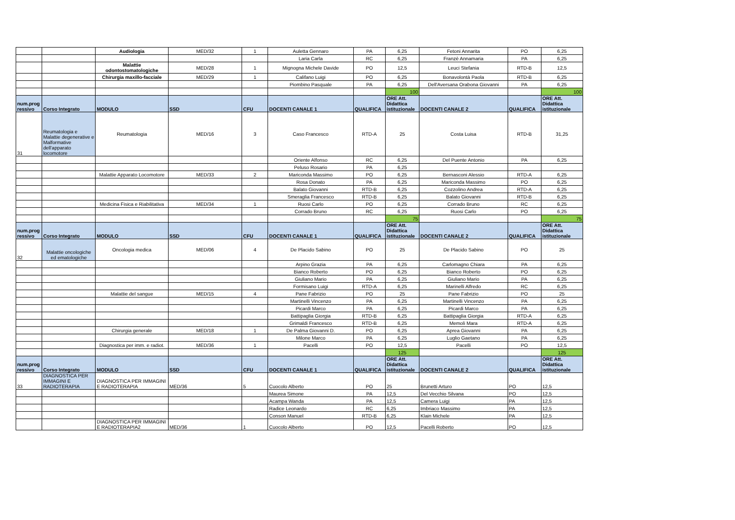| | | Audiologia | MED/32 | 1 | Auletta Gennaro | PA | 6,25 | Fetoni Annarita | PO | 6,25 |
| | | | | | Laria Carla | RC | 6,25 | Franzè Annamaria | PA | 6,25 |
| | | Malattie odontostomatologiche | MED/28 | 1 | Mignogna Michele Davide | PO | 12,5 | Leuci Stefania | RTD-B | 12,5 |
| | | Chirurgia maxillo-facciale | MED/29 | 1 | Califano Luigi | PO | 6,25 | Bonavolontà Paola | RTD-B | 6,25 |
| | | | | | Piombino Pasquale | PA | 6,25 | Dell'Aversana Orabona Giovanni | PA | 6,25 |
| | | | | | | | 100 | | | 100 |
| num.prog ressivo | Corso Integrato | MODULO | SSD | CFU | DOCENTI CANALE 1 | QUALIFICA | ORE Att. Didattica istituzionale | DOCENTI CANALE 2 | QUALIFICA | ORE Att. Didattica istituzionale |
| 31 | Reumatologia e Malattie degenerative e Malformative dell'apparato locomotore | Reumatologia | MED/16 | 3 | Caso Francesco | RTD-A | 25 | Costa Luisa | RTD-B | 31,25 |
| | | | | | Oriente Alfonso | RC | 6,25 | Del Puente Antonio | PA | 6,25 |
| | | | | | Peluso Rosario | PA | 6,25 | | | |
| | | Malattie Apparato Locomotore | MED/33 | 2 | Mariconda Massimo | PO | 6,25 | Bernasconi Alessio | RTD-A | 6,25 |
| | | | | | Rosa Donato | PA | 6,25 | Mariconda Massimo | PO | 6,25 |
| | | | | | Balato Giovanni | RTD-B | 6,25 | Cozzolino Andrea | RTD-A | 6,25 |
| | | | | | Smeraglia Francesco | RTD-B | 6,25 | Balato Giovanni | RTD-B | 6,25 |
| | | Medicina Fisica e Riabilitativa | MED/34 | 1 | Ruosi Carlo | PO | 6,25 | Corrado Bruno | RC | 6,25 |
| | | | | | Corrado Bruno | RC | 6,25 | Ruosi Carlo | PO | 6,25 |
| | | | | | | | 75 | | | 75 |
| num.prog ressivo | Corso Integrato | MODULO | SSD | CFU | DOCENTI CANALE 1 | QUALIFICA | ORE Att. Didattica istituzionale | DOCENTI CANALE 2 | QUALIFICA | ORE Att. Didattica istituzionale |
| 32 | Malattie oncologiche ed ematologiche | Oncologia medica | MED/06 | 4 | De Placido Sabino | PO | 25 | De Placido Sabino | PO | 25 |
| | | | | | Arpino Grazia | PA | 6,25 | Carlomagno Chiara | PA | 6,25 |
| | | | | | Bianco Roberto | PO | 6,25 | Bianco Roberto | PO | 6,25 |
| | | | | | Giuliano Mario | PA | 6,25 | Giuliano Mario | PA | 6,25 |
| | | | | | Formisano Luigi | RTD-A | 6,25 | Marinelli Alfredo | RC | 6,25 |
| | | Malattie del sangue | MED/15 | 4 | Pane Fabrizio | PO | 25 | Pane Fabrizio | PO | 25 |
| | | | | | Martinelli Vincenzo | PA | 6,25 | Martinelli Vincenzo | PA | 6,25 |
| | | | | | Picardi Marco | PA | 6,25 | Picardi Marco | PA | 6,25 |
| | | | | | Battipaglia Giorgia | RTD-B | 6,25 | Battipaglia Giorgia | RTD-A | 6,25 |
| | | | | | Grimaldi Francesco | RTD-B | 6,25 | Memoli Mara | RTD-A | 6,25 |
| | | Chirurgia generale | MED/18 | 1 | De Palma Giovanni D. | PO | 6,25 | Aprea Giovanni | PA | 6,25 |
| | | | | | Milone Marco | PA | 6,25 | Luglio Gaetano | PA | 6,25 |
| | | Diagnostica per imm. e radiot. | MED/36 | 1 | Pacelli | PO | 12,5 | Pacelli | PO | 12,5 |
| | | | | | | | 125 | | | 125 |
| num.prog ressivo | Corso Integrato | MODULO | SSD | CFU | DOCENTI CANALE 1 | QUALIFICA | ORE Att. Didattica istituzionale | DOCENTI CANALE 2 | QUALIFICA | ORE Att. Didattica istituzionale |
| 33 | DIAGNOSTICA PER IMMAGINI E RADIOTERAPIA | DIAGNOSTICA PER IMMAGINI E RADIOTERAPIA | MED/36 | 5 | Cuocolo Alberto | PO | 25 | Brunetti Arturo | PO | 12,5 |
| | | | | | Maurea Simone | PA | 12,5 | Del Vecchio Silvana | PO | 12,5 |
| | | | | | Acampa Wanda | PA | 12,5 | Camera Luigi | PA | 12,5 |
| | | | | | Radice Leonardo | RC | 6,25 | Imbriaco Massimo | PA | 12,5 |
| | | | | | Conson Manuel | RTD-B | 6,25 | Klain Michele | PA | 12,5 |
| | | DIAGNOSTICA PER IMMAGINI E RADIOTERAPIA2 | MED/36 | 1 | Cuocolo Alberto | PO | 12,5 | Pacelli Roberto | PO | 12,5 |